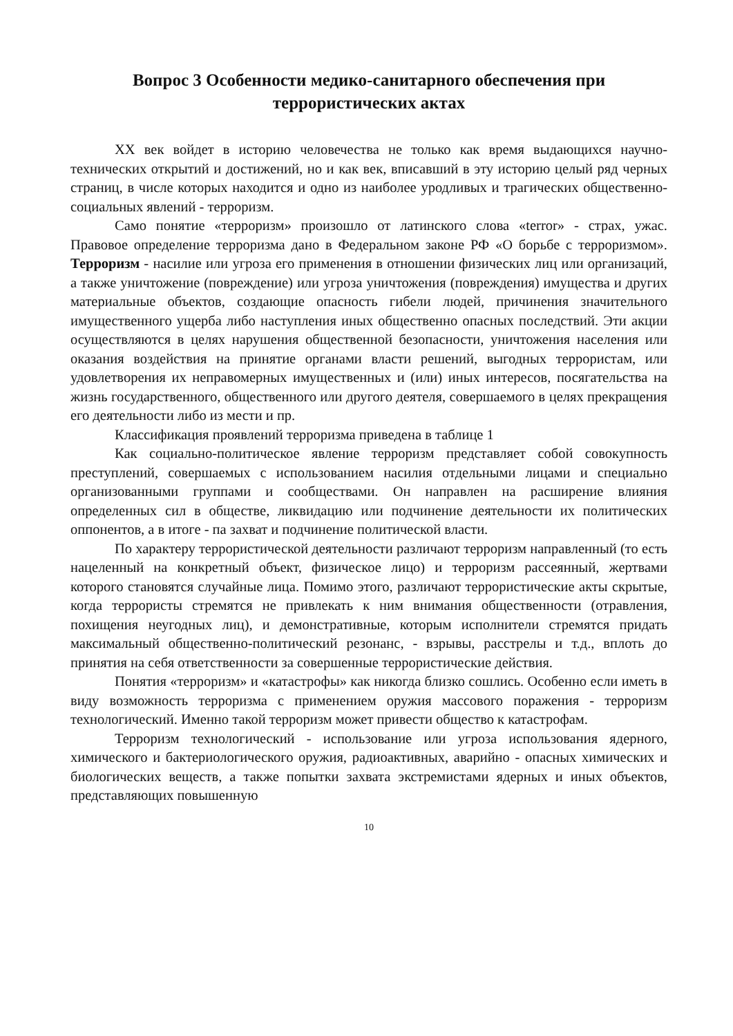Вопрос 3 Особенности медико-санитарного обеспечения при террористических актах
XX век войдет в историю человечества не только как время выдающихся научно-технических открытий и достижений, но и как век, вписавший в эту историю целый ряд черных страниц, в числе которых находится и одно из наиболее уродливых и трагических общественно-социальных явлений - терроризм.
Само понятие «терроризм» произошло от латинского слова «terror» - страх, ужас. Правовое определение терроризма дано в Федеральном законе РФ «О борьбе с терроризмом». Терроризм - насилие или угроза его применения в отношении физических лиц или организаций, а также уничтожение (повреждение) или угроза уничтожения (повреждения) имущества и других материальные объектов, создающие опасность гибели людей, причинения значительного имущественного ущерба либо наступления иных общественно опасных последствий. Эти акции осуществляются в целях нарушения общественной безопасности, уничтожения населения или оказания воздействия на принятие органами власти решений, выгодных террористам, или удовлетворения их неправомерных имущественных и (или) иных интересов, посягательства на жизнь государственного, общественного или другого деятеля, совершаемого в целях прекращения его деятельности либо из мести и пр.
Классификация проявлений терроризма приведена в таблице 1
Как социально-политическое явление терроризм представляет собой совокупность преступлений, совершаемых с использованием насилия отдельными лицами и специально организованными группами и сообществами. Он направлен на расширение влияния определенных сил в обществе, ликвидацию или подчинение деятельности их политических оппонентов, а в итоге - па захват и подчинение политической власти.
По характеру террористической деятельности различают терроризм направленный (то есть нацеленный на конкретный объект, физическое лицо) и терроризм рассеянный, жертвами которого становятся случайные лица. Помимо этого, различают террористические акты скрытые, когда террористы стремятся не привлекать к ним внимания общественности (отравления, похищения неугодных лиц), и демонстративные, которым исполнители стремятся придать максимальный общественно-политический резонанс, - взрывы, расстрелы и т.д., вплоть до принятия на себя ответственности за совершенные террористические действия.
Понятия «терроризм» и «катастрофы» как никогда близко сошлись. Особенно если иметь в виду возможность терроризма с применением оружия массового поражения - терроризм технологический. Именно такой терроризм может привести общество к катастрофам.
Терроризм технологический - использование или угроза использования ядерного, химического и бактериологического оружия, радиоактивных, аварийно - опасных химических и биологических веществ, а также попытки захвата экстремистами ядерных и иных объектов, представляющих повышенную
10